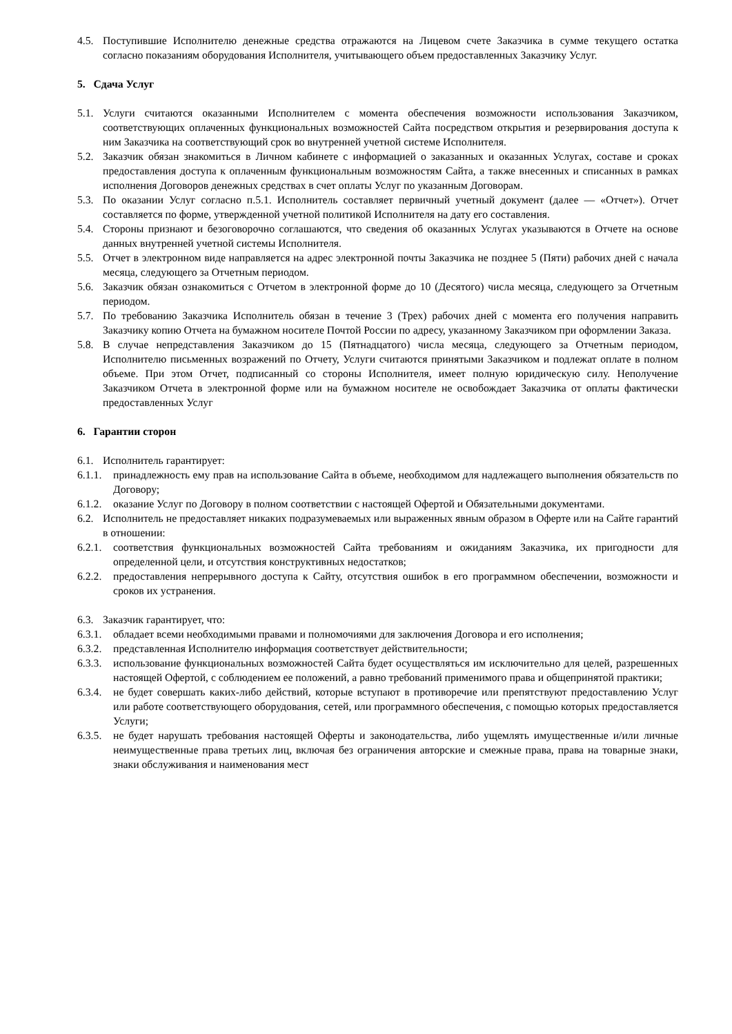4.5. Поступившие Исполнителю денежные средства отражаются на Лицевом счете Заказчика в сумме текущего остатка согласно показаниям оборудования Исполнителя, учитывающего объем предоставленных Заказчику Услуг.
5. Сдача Услуг
5.1. Услуги считаются оказанными Исполнителем с момента обеспечения возможности использования Заказчиком, соответствующих оплаченных функциональных возможностей Сайта посредством открытия и резервирования доступа к ним Заказчика на соответствующий срок во внутренней учетной системе Исполнителя.
5.2. Заказчик обязан знакомиться в Личном кабинете с информацией о заказанных и оказанных Услугах, составе и сроках предоставления доступа к оплаченным функциональным возможностям Сайта, а также внесенных и списанных в рамках исполнения Договоров денежных средствах в счет оплаты Услуг по указанным Договорам.
5.3. По оказании Услуг согласно п.5.1. Исполнитель составляет первичный учетный документ (далее — «Отчет»). Отчет составляется по форме, утвержденной учетной политикой Исполнителя на дату его составления.
5.4. Стороны признают и безоговорочно соглашаются, что сведения об оказанных Услугах указываются в Отчете на основе данных внутренней учетной системы Исполнителя.
5.5. Отчет в электронном виде направляется на адрес электронной почты Заказчика не позднее 5 (Пяти) рабочих дней с начала месяца, следующего за Отчетным периодом.
5.6. Заказчик обязан ознакомиться с Отчетом в электронной форме до 10 (Десятого) числа месяца, следующего за Отчетным периодом.
5.7. По требованию Заказчика Исполнитель обязан в течение 3 (Трех) рабочих дней с момента его получения направить Заказчику копию Отчета на бумажном носителе Почтой России по адресу, указанному Заказчиком при оформлении Заказа.
5.8. В случае непредставления Заказчиком до 15 (Пятнадцатого) числа месяца, следующего за Отчетным периодом, Исполнителю письменных возражений по Отчету, Услуги считаются принятыми Заказчиком и подлежат оплате в полном объеме. При этом Отчет, подписанный со стороны Исполнителя, имеет полную юридическую силу. Неполучение Заказчиком Отчета в электронной форме или на бумажном носителе не освобождает Заказчика от оплаты фактически предоставленных Услуг
6. Гарантии сторон
6.1. Исполнитель гарантирует:
6.1.1. принадлежность ему прав на использование Сайта в объеме, необходимом для надлежащего выполнения обязательств по Договору;
6.1.2. оказание Услуг по Договору в полном соответствии с настоящей Офертой и Обязательными документами.
6.2. Исполнитель не предоставляет никаких подразумеваемых или выраженных явным образом в Оферте или на Сайте гарантий в отношении:
6.2.1. соответствия функциональных возможностей Сайта требованиям и ожиданиям Заказчика, их пригодности для определенной цели, и отсутствия конструктивных недостатков;
6.2.2. предоставления непрерывного доступа к Сайту, отсутствия ошибок в его программном обеспечении, возможности и сроков их устранения.
6.3. Заказчик гарантирует, что:
6.3.1. обладает всеми необходимыми правами и полномочиями для заключения Договора и его исполнения;
6.3.2. представленная Исполнителю информация соответствует действительности;
6.3.3. использование функциональных возможностей Сайта будет осуществляться им исключительно для целей, разрешенных настоящей Офертой, с соблюдением ее положений, а равно требований применимого права и общепринятой практики;
6.3.4. не будет совершать каких-либо действий, которые вступают в противоречие или препятствуют предоставлению Услуг или работе соответствующего оборудования, сетей, или программного обеспечения, с помощью которых предоставляется Услуги;
6.3.5. не будет нарушать требования настоящей Оферты и законодательства, либо ущемлять имущественные и/или личные неимущественные права третьих лиц, включая без ограничения авторские и смежные права, права на товарные знаки, знаки обслуживания и наименования мест